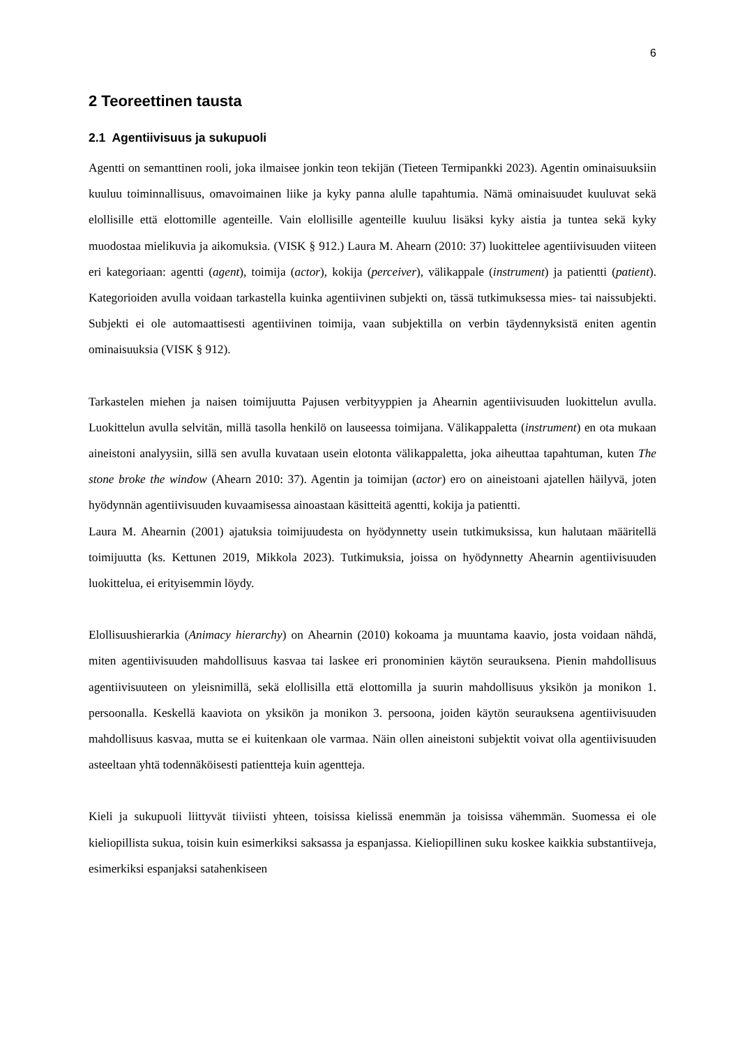6
2 Teoreettinen tausta
2.1 Agentiivisuus ja sukupuoli
Agentti on semanttinen rooli, joka ilmaisee jonkin teon tekijän (Tieteen Termipankki 2023). Agentin ominaisuuksiin kuuluu toiminnallisuus, omavoimainen liike ja kyky panna alulle tapahtumia. Nämä ominaisuudet kuuluvat sekä elollisille että elottomille agenteille. Vain elollisille agenteille kuuluu lisäksi kyky aistia ja tuntea sekä kyky muodostaa mielikuvia ja aikomuksia. (VISK § 912.) Laura M. Ahearn (2010: 37) luokittelee agentiivisuuden viiteen eri kategoriaan: agentti (agent), toimija (actor), kokija (perceiver), välikappale (instrument) ja patientti (patient). Kategorioiden avulla voidaan tarkastella kuinka agentiivinen subjekti on, tässä tutkimuksessa mies- tai naissubjekti. Subjekti ei ole automaattisesti agentiivinen toimija, vaan subjektilla on verbin täydennyksistä eniten agentin ominaisuuksia (VISK § 912).
Tarkastelen miehen ja naisen toimijuutta Pajusen verbityyppien ja Ahearnin agentiivisuuden luokittelun avulla. Luokittelun avulla selvitän, millä tasolla henkilö on lauseessa toimijana. Välikappaletta (instrument) en ota mukaan aineistoni analyysiin, sillä sen avulla kuvataan usein elotonta välikappaletta, joka aiheuttaa tapahtuman, kuten The stone broke the window (Ahearn 2010: 37). Agentin ja toimijan (actor) ero on aineistoani ajatellen häilyvä, joten hyödynnän agentiivisuuden kuvaamisessa ainoastaan käsitteitä agentti, kokija ja patientti.
Laura M. Ahearnin (2001) ajatuksia toimijuudesta on hyödynnetty usein tutkimuksissa, kun halutaan määritellä toimijuutta (ks. Kettunen 2019, Mikkola 2023). Tutkimuksia, joissa on hyödynnetty Ahearnin agentiivisuuden luokittelua, ei erityisemmin löydy.
Elollisuushierarkia (Animacy hierarchy) on Ahearnin (2010) kokoama ja muuntama kaavio, josta voidaan nähdä, miten agentiivisuuden mahdollisuus kasvaa tai laskee eri pronominien käytön seurauksena. Pienin mahdollisuus agentiivisuuteen on yleisnimillä, sekä elollisilla että elottomilla ja suurin mahdollisuus yksikön ja monikon 1. persoonalla. Keskellä kaaviota on yksikön ja monikon 3. persoona, joiden käytön seurauksena agentiivisuuden mahdollisuus kasvaa, mutta se ei kuitenkaan ole varmaa. Näin ollen aineistoni subjektit voivat olla agentiivisuuden asteeltaan yhtä todennäköisesti patientteja kuin agentteja.
Kieli ja sukupuoli liittyvät tiiviisti yhteen, toisissa kielissä enemmän ja toisissa vähemmän. Suomessa ei ole kieliopillista sukua, toisin kuin esimerkiksi saksassa ja espanjassa. Kieliopillinen suku koskee kaikkia substantiiveja, esimerkiksi espanjaksi satahenkiseen